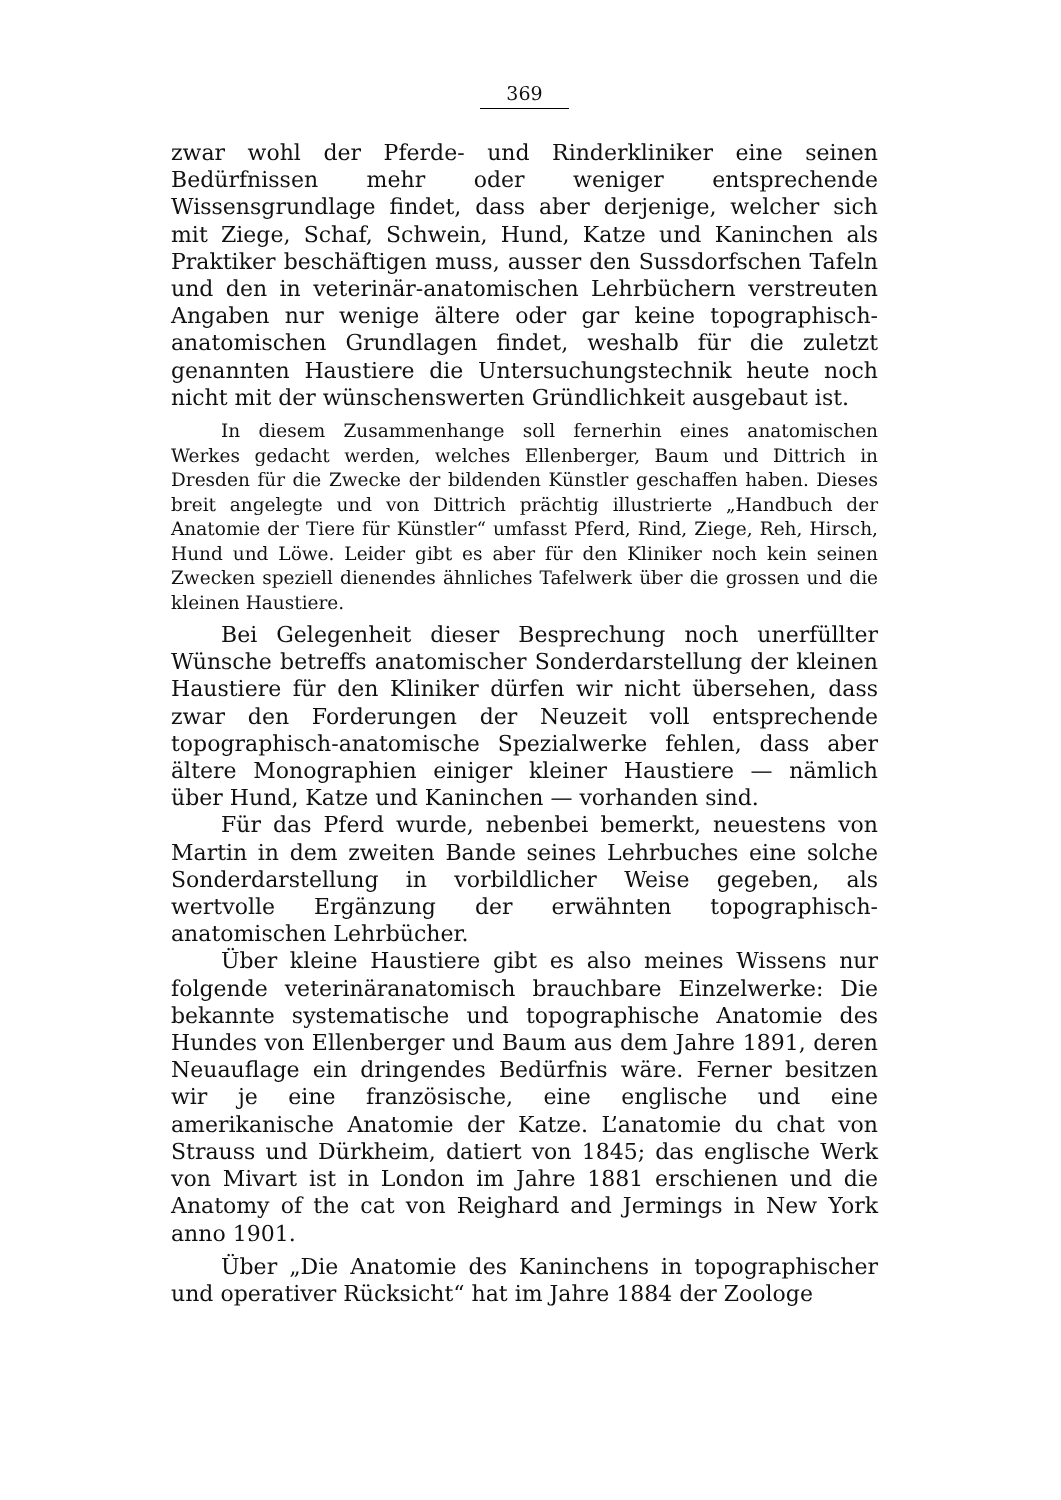369
zwar wohl der Pferde- und Rinderkliniker eine seinen Bedürfnissen mehr oder weniger entsprechende Wissensgrundlage findet, dass aber derjenige, welcher sich mit Ziege, Schaf, Schwein, Hund, Katze und Kaninchen als Praktiker beschäftigen muss, ausser den Sussdorfschen Tafeln und den in veterinär-anatomischen Lehrbüchern verstreuten Angaben nur wenige ältere oder gar keine topographisch-anatomischen Grundlagen findet, weshalb für die zuletzt genannten Haustiere die Untersuchungstechnik heute noch nicht mit der wünschenswerten Gründlichkeit ausgebaut ist.
In diesem Zusammenhange soll fernerhin eines anatomischen Werkes gedacht werden, welches Ellenberger, Baum und Dittrich in Dresden für die Zwecke der bildenden Künstler geschaffen haben. Dieses breit angelegte und von Dittrich prächtig illustrierte „Handbuch der Anatomie der Tiere für Künstler“ umfasst Pferd, Rind, Ziege, Reh, Hirsch, Hund und Löwe. Leider gibt es aber für den Kliniker noch kein seinen Zwecken speziell dienendes ähnliches Tafelwerk über die grossen und die kleinen Haustiere.
Bei Gelegenheit dieser Besprechung noch unerfüllter Wünsche betreffs anatomischer Sonderdarstellung der kleinen Haustiere für den Kliniker dürfen wir nicht übersehen, dass zwar den Forderungen der Neuzeit voll entsprechende topographisch-anatomische Spezialwerke fehlen, dass aber ältere Monographien einiger kleiner Haustiere — nämlich über Hund, Katze und Kaninchen — vorhanden sind.
Für das Pferd wurde, nebenbei bemerkt, neuestens von Martin in dem zweiten Bande seines Lehrbuches eine solche Sonderdarstellung in vorbildlicher Weise gegeben, als wertvolle Ergänzung der erwähnten topographisch-anatomischen Lehrbücher.
Über kleine Haustiere gibt es also meines Wissens nur folgende veterinäranatomisch brauchbare Einzelwerke: Die bekannte systematische und topographische Anatomie des Hundes von Ellenberger und Baum aus dem Jahre 1891, deren Neuauflage ein dringendes Bedürfnis wäre. Ferner besitzen wir je eine französische, eine englische und eine amerikanische Anatomie der Katze. L’anatomie du chat von Strauss und Dürkheim, datiert von 1845; das englische Werk von Mivart ist in London im Jahre 1881 erschienen und die Anatomy of the cat von Reighard and Jermings in New York anno 1901.
Über „Die Anatomie des Kaninchens in topographischer und operativer Rücksicht“ hat im Jahre 1884 der Zoologe